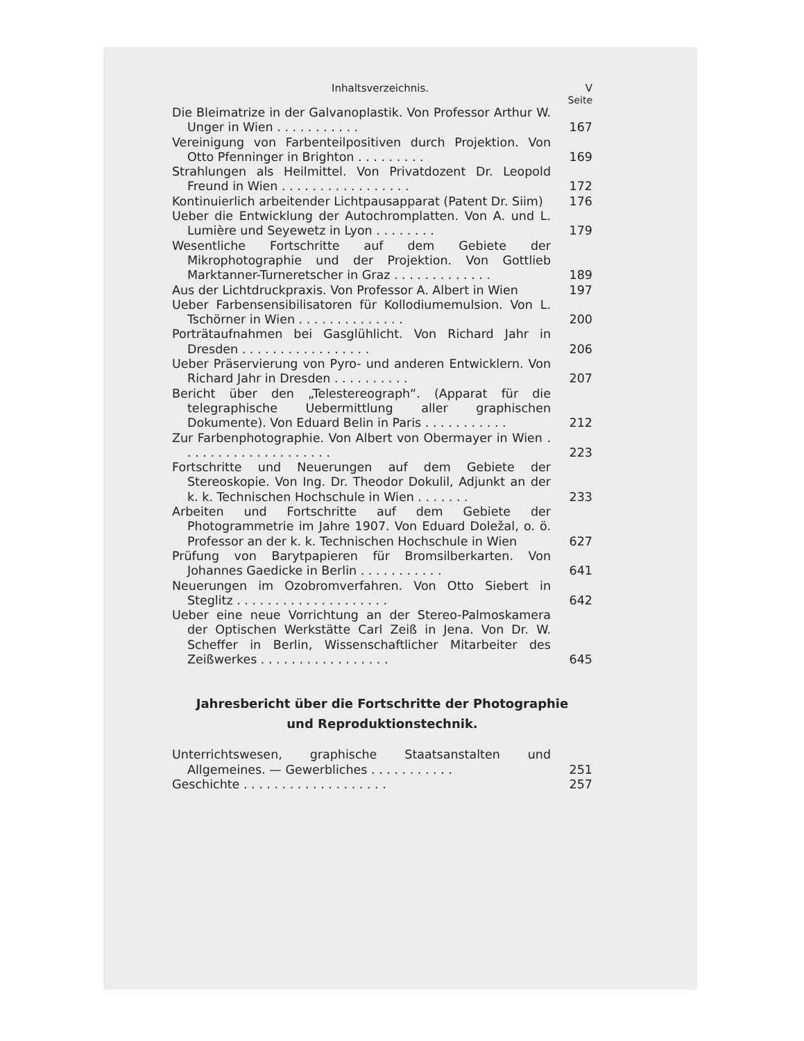Inhaltsverzeichnis. V
Seite
Die Bleimatrize in der Galvanoplastik. Von Professor Arthur W. Unger in Wien . . . . . . . . . . .
167
Vereinigung von Farbenteilpositiven durch Projektion. Von Otto Pfenninger in Brighton . . . . . . . . .
169
Strahlungen als Heilmittel. Von Privatdozent Dr. Leopold Freund in Wien . . . . . . . . . . . . . . . . .
172
Kontinuierlich arbeitender Lichtpausapparat (Patent Dr. Siim)
176
Ueber die Entwicklung der Autochromplatten. Von A. und L. Lumière und Seyewetz in Lyon . . . . . . . .
179
Wesentliche Fortschritte auf dem Gebiete der Mikrophotographie und der Projektion. Von Gottlieb Marktanner-Turneretscher in Graz . . . . . . . . . . . . .
189
Aus der Lichtdruckpraxis. Von Professor A. Albert in Wien
197
Ueber Farbensensibilisatoren für Kollodiumemulsion. Von L. Tschörner in Wien . . . . . . . . . . . . . .
200
Porträtaufnahmen bei Gasglühlicht. Von Richard Jahr in Dresden . . . . . . . . . . . . . . . . .
206
Ueber Präservierung von Pyro- und anderen Entwicklern. Von Richard Jahr in Dresden . . . . . . . . . .
207
Bericht über den „Telestereograph“. (Apparat für die telegraphische Uebermittlung aller graphischen Dokumente). Von Eduard Belin in Paris . . . . . . . . . . .
212
Zur Farbenphotographie. Von Albert von Obermayer in Wien . . . . . . . . . . . . . . . . . . . .
223
Fortschritte und Neuerungen auf dem Gebiete der Stereoskopie. Von Ing. Dr. Theodor Dokulil, Adjunkt an der k. k. Technischen Hochschule in Wien . . . . . . .
233
Arbeiten und Fortschritte auf dem Gebiete der Photogrammetrie im Jahre 1907. Von Eduard Doležal, o. ö. Professor an der k. k. Technischen Hochschule in Wien
627
Prüfung von Barytpapieren für Bromsilberkarten. Von Johannes Gaedicke in Berlin . . . . . . . . . . .
641
Neuerungen im Ozobromverfahren. Von Otto Siebert in Steglitz . . . . . . . . . . . . . . . . . . . .
642
Ueber eine neue Vorrichtung an der Stereo-Palmoskamera der Optischen Werkstätte Carl Zeiß in Jena. Von Dr. W. Scheffer in Berlin, Wissenschaftlicher Mitarbeiter des Zeißwerkes . . . . . . . . . . . . . . . . .
645
Jahresbericht über die Fortschritte der Photographie
und Reproduktionstechnik.
Unterrichtswesen, graphische Staatsanstalten und Allgemeines. — Gewerbliches . . . . . . . . . . .
251
Geschichte . . . . . . . . . . . . . . . . . . .
257